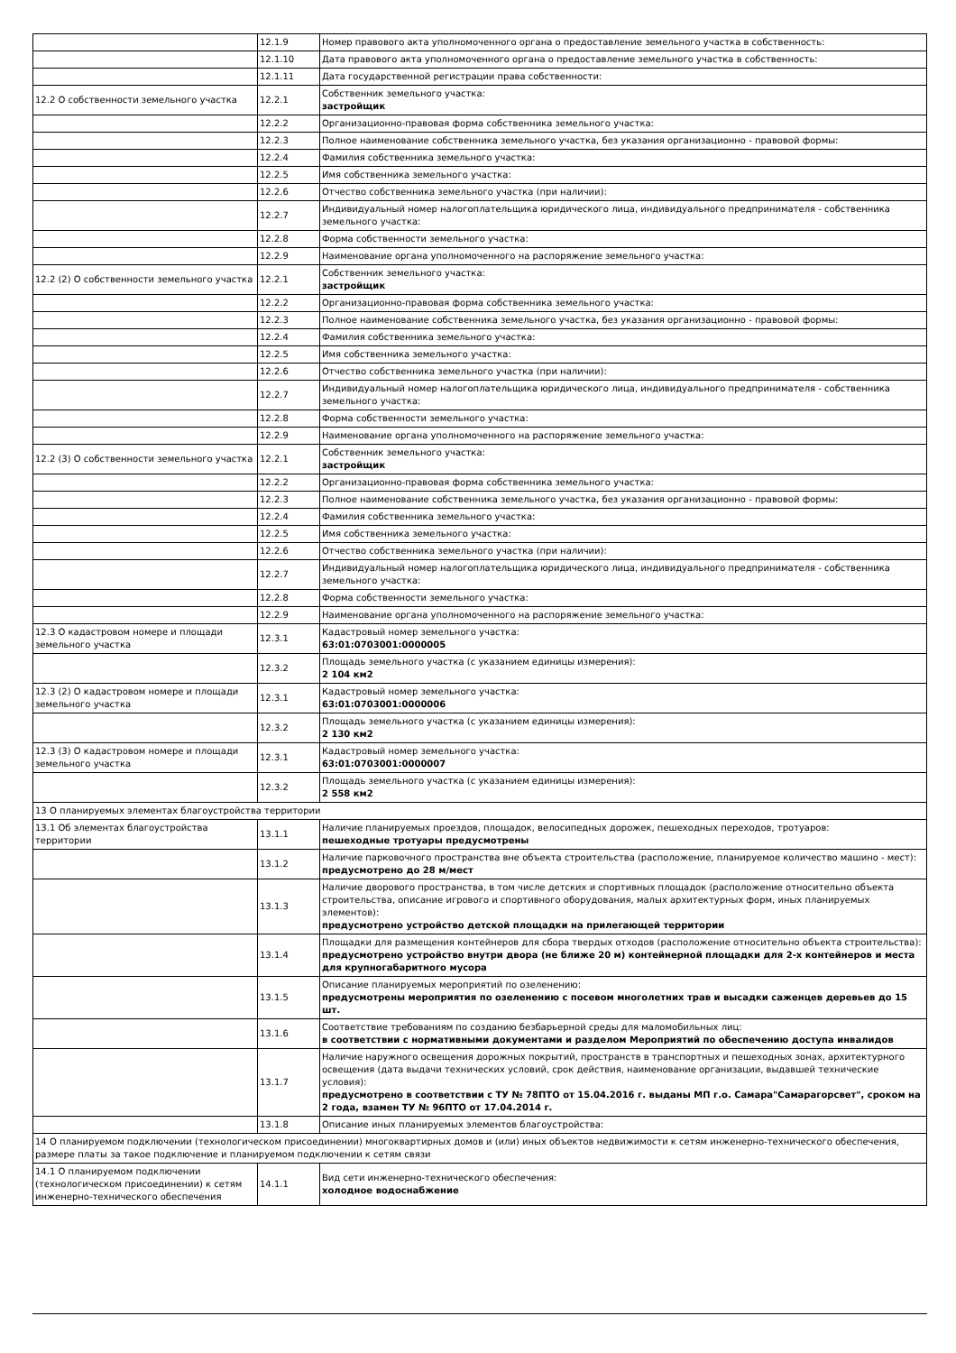| | 12.1.9 | Номер правового акта уполномоченного органа о предоставление земельного участка в собственность: |
| | 12.1.10 | Дата правового акта уполномоченного органа о предоставление земельного участка в собственность: |
| | 12.1.11 | Дата государственной регистрации права собственности: |
| 12.2 О собственности земельного участка | 12.2.1 | Собственник земельного участка: застройщик |
| | 12.2.2 | Организационно-правовая форма собственника земельного участка: |
| | 12.2.3 | Полное наименование собственника земельного участка, без указания организационно - правовой формы: |
| | 12.2.4 | Фамилия собственника земельного участка: |
| | 12.2.5 | Имя собственника земельного участка: |
| | 12.2.6 | Отчество собственника земельного участка (при наличии): |
| | 12.2.7 | Индивидуальный номер налогоплательщика юридического лица, индивидуального предпринимателя - собственника земельного участка: |
| | 12.2.8 | Форма собственности земельного участка: |
| | 12.2.9 | Наименование органа уполномоченного на распоряжение земельного участка: |
| 12.2 (2) О собственности земельного участка | 12.2.1 | Собственник земельного участка: застройщик |
| | 12.2.2 | Организационно-правовая форма собственника земельного участка: |
| | 12.2.3 | Полное наименование собственника земельного участка, без указания организационно - правовой формы: |
| | 12.2.4 | Фамилия собственника земельного участка: |
| | 12.2.5 | Имя собственника земельного участка: |
| | 12.2.6 | Отчество собственника земельного участка (при наличии): |
| | 12.2.7 | Индивидуальный номер налогоплательщика юридического лица, индивидуального предпринимателя - собственника земельного участка: |
| | 12.2.8 | Форма собственности земельного участка: |
| | 12.2.9 | Наименование органа уполномоченного на распоряжение земельного участка: |
| 12.2 (3) О собственности земельного участка | 12.2.1 | Собственник земельного участка: застройщик |
| | 12.2.2 | Организационно-правовая форма собственника земельного участка: |
| | 12.2.3 | Полное наименование собственника земельного участка, без указания организационно - правовой формы: |
| | 12.2.4 | Фамилия собственника земельного участка: |
| | 12.2.5 | Имя собственника земельного участка: |
| | 12.2.6 | Отчество собственника земельного участка (при наличии): |
| | 12.2.7 | Индивидуальный номер налогоплательщика юридического лица, индивидуального предпринимателя - собственника земельного участка: |
| | 12.2.8 | Форма собственности земельного участка: |
| | 12.2.9 | Наименование органа уполномоченного на распоряжение земельного участка: |
| 12.3 О кадастровом номере и площади земельного участка | 12.3.1 | Кадастровый номер земельного участка: 63:01:0703001:0000005 |
| | 12.3.2 | Площадь земельного участка (с указанием единицы измерения): 2 104 км2 |
| 12.3 (2) О кадастровом номере и площади земельного участка | 12.3.1 | Кадастровый номер земельного участка: 63:01:0703001:0000006 |
| | 12.3.2 | Площадь земельного участка (с указанием единицы измерения): 2 130 км2 |
| 12.3 (3) О кадастровом номере и площади земельного участка | 12.3.1 | Кадастровый номер земельного участка: 63:01:0703001:0000007 |
| | 12.3.2 | Площадь земельного участка (с указанием единицы измерения): 2 558 км2 |
| 13 О планируемых элементах благоустройства территории | | |
| 13.1 Об элементах благоустройства территории | 13.1.1 | Наличие планируемых проездов, площадок, велосипедных дорожек, пешеходных переходов, тротуаров: пешеходные тротуары предусмотрены |
| | 13.1.2 | Наличие парковочного пространства вне объекта строительства (расположение, планируемое количество машино - мест): предусмотрено до 28 м/мест |
| | 13.1.3 | Наличие дворового пространства, в том числе детских и спортивных площадок (расположение относительно объекта строительства, описание игрового и спортивного оборудования, малых архитектурных форм, иных планируемых элементов): предусмотрено устройство детской площадки на прилегающей территории |
| | 13.1.4 | Площадки для размещения контейнеров для сбора твердых отходов (расположение относительно объекта строительства): предусмотрено устройство внутри двора (не ближе 20 м) контейнерной площадки для 2-х контейнеров и места для крупногабаритного мусора |
| | 13.1.5 | Описание планируемых мероприятий по озеленению: предусмотрены мероприятия по озеленению с посевом многолетних трав и высадки саженцев деревьев до 15 шт. |
| | 13.1.6 | Соответствие требованиям по созданию безбарьерной среды для маломобильных лиц: в соответствии с нормативными документами и разделом Мероприятий по обеспечению доступа инвалидов |
| | 13.1.7 | Наличие наружного освещения дорожных покрытий, пространств в транспортных и пешеходных зонах, архитектурного освещения (дата выдачи технических условий, срок действия, наименование организации, выдавшей технические условия): предусмотрено в соответствии с ТУ № 78ПТО от 15.04.2016 г. выданы МП г.о. Самара"Самарагорсвет", сроком на 2 года, взамен ТУ № 96ПТО от 17.04.2014 г. |
| | 13.1.8 | Описание иных планируемых элементов благоустройства: |
| 14 О планируемом подключении (технологическом присоединении) многоквартирных домов и (или) иных объектов недвижимости к сетям инженерно-технического обеспечения, размере платы за такое подключение и планируемом подключении к сетям связи | | |
| 14.1 О планируемом подключении (технологическом присоединении) к сетям инженерно-технического обеспечения | 14.1.1 | Вид сети инженерно-технического обеспечения: холодное водоснабжение |